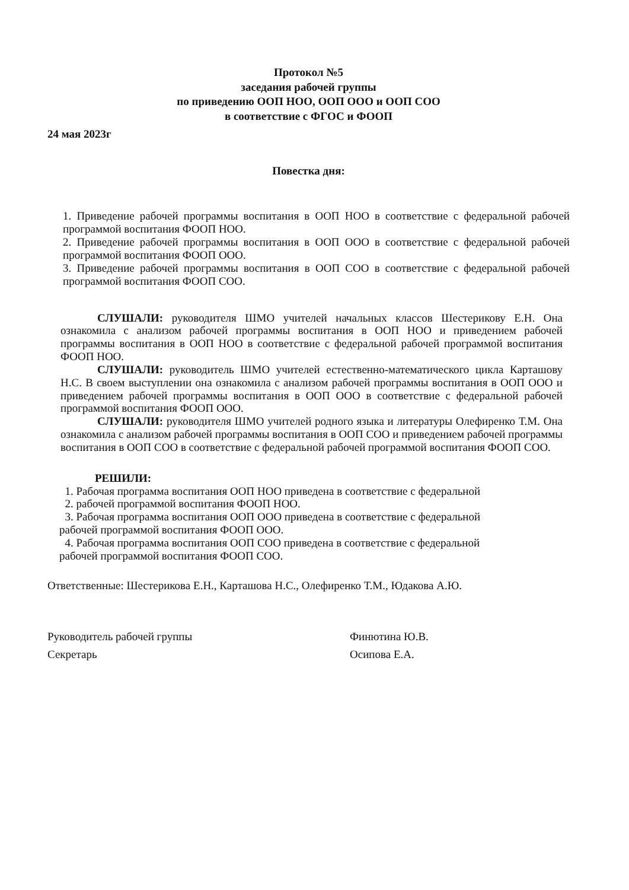Протокол №5
заседания рабочей группы
по приведению ООП НОО, ООП ООО и ООП СОО
в соответствие с ФГОС и ФООП
24 мая 2023г
Повестка дня:
1. Приведение рабочей программы воспитания в ООП НОО в соответствие с федеральной рабочей программой воспитания ФООП НОО.
2. Приведение рабочей программы воспитания в ООП ООО в соответствие с федеральной рабочей программой воспитания ФООП ООО.
3. Приведение рабочей программы воспитания в ООП СОО в соответствие с федеральной рабочей программой воспитания ФООП СОО.
СЛУШАЛИ: руководителя ШМО учителей начальных классов Шестерикову Е.Н. Она ознакомила с анализом рабочей программы воспитания в ООП НОО и приведением рабочей программы воспитания в ООП НОО в соответствие с федеральной рабочей программой воспитания ФООП НОО.
СЛУШАЛИ: руководитель ШМО учителей естественно-математического цикла Карташову Н.С. В своем выступлении она ознакомила с анализом рабочей программы воспитания в ООП ООО и приведением рабочей программы воспитания в ООП ООО в соответствие с федеральной рабочей программой воспитания ФООП ООО.
СЛУШАЛИ: руководителя ШМО учителей родного языка и литературы Олефиренко Т.М. Она ознакомила с анализом рабочей программы воспитания в ООП СОО и приведением рабочей программы воспитания в ООП СОО в соответствие с федеральной рабочей программой воспитания ФООП СОО.
РЕШИЛИ:
1. Рабочая программа воспитания ООП НОО приведена в соответствие с федеральной
2. рабочей программой воспитания ФООП НОО.
3. Рабочая программа воспитания ООП ООО приведена в соответствие с федеральной
рабочей программой воспитания ФООП ООО.
4. Рабочая программа воспитания ООП СОО приведена в соответствие с федеральной
рабочей программой воспитания ФООП СОО.
Ответственные: Шестерикова Е.Н., Карташова Н.С., Олефиренко Т.М., Юдакова А.Ю.
Руководитель рабочей группы
Секретарь
Финютина Ю.В.
Осипова Е.А.